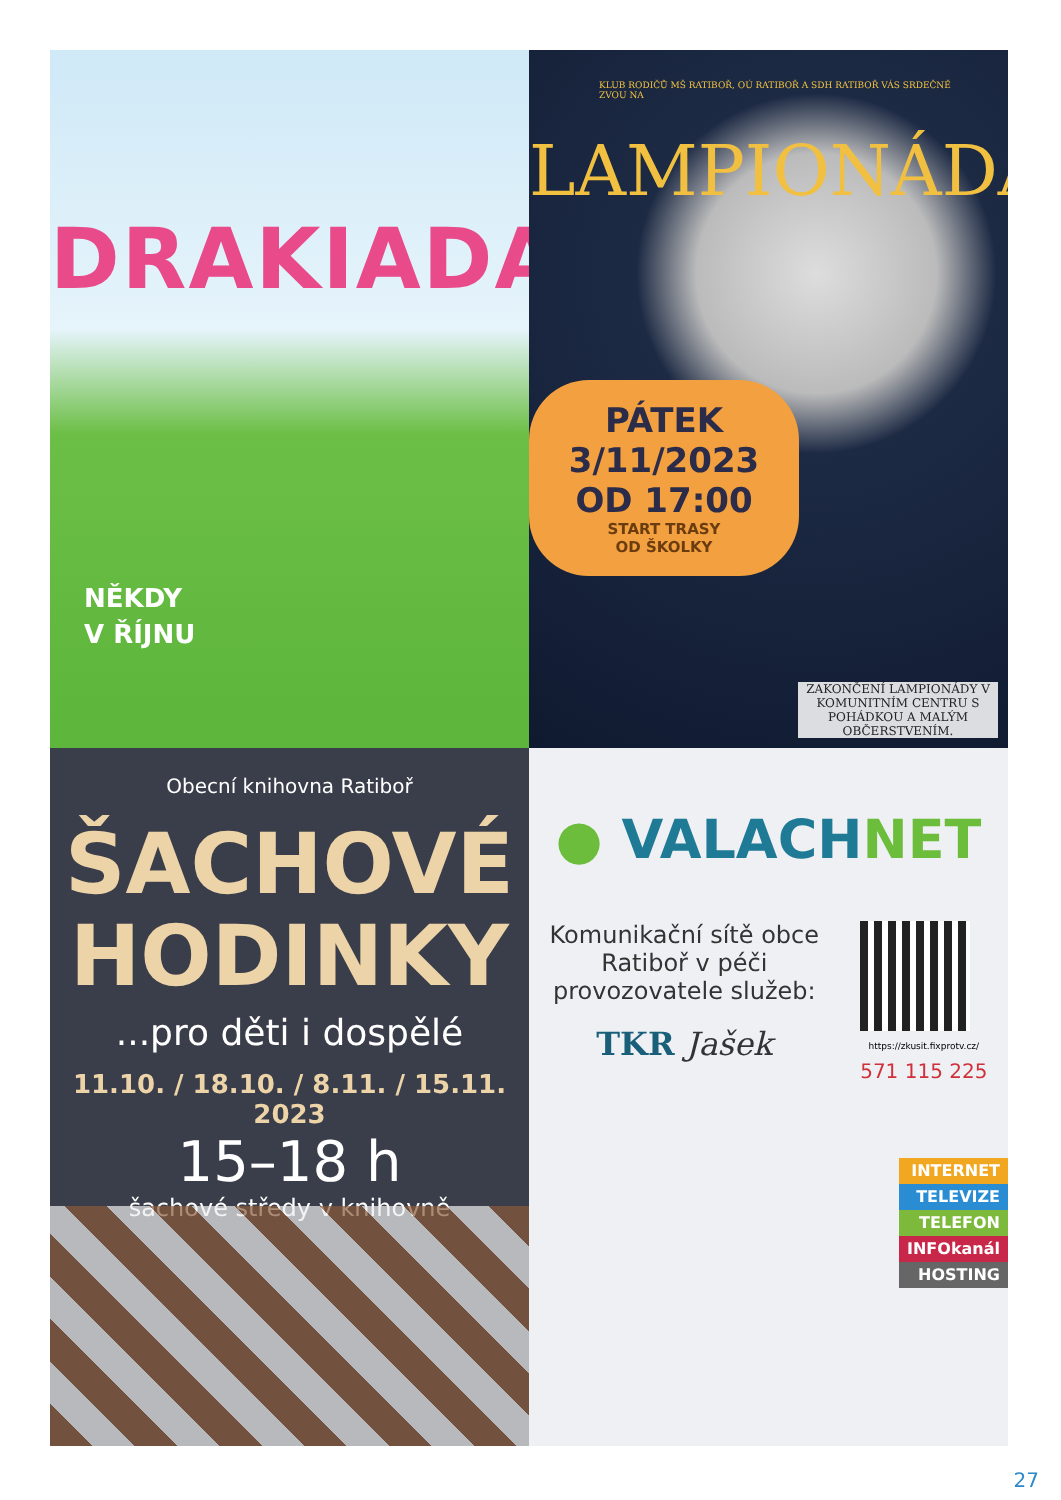DRAKIADA
NĚKDY
V ŘÍJNU
KLUB RODIČŮ MŠ RATIBOŘ, OÚ RATIBOŘ A SDH RATIBOŘ VÁS SRDEČNĚ ZVOU NA
LAMPIONÁDA
PÁTEK 3/11/2023
OD 17:00
START TRASY
OD ŠKOLKY
ZAKONČENÍ LAMPIONÁDY V KOMUNITNÍM CENTRU S POHÁDKOU A MALÝM OBČERSTVENÍM.
Obecní knihovna Ratiboř
ŠACHOVÉ
HODINKY
...pro děti i dospělé
11.10. / 18.10. / 8.11. / 15.11. 2023
15–18 h
šachové středy v knihovně
● VALACHNET
Komunikační sítě obce
Ratiboř v péči
provozovatele služeb:
TKR Jašek
https://zkusit.fixprotv.cz/
571 115 225
INTERNET
TELEVIZE
TELEFON
INFOkanál
HOSTING
27